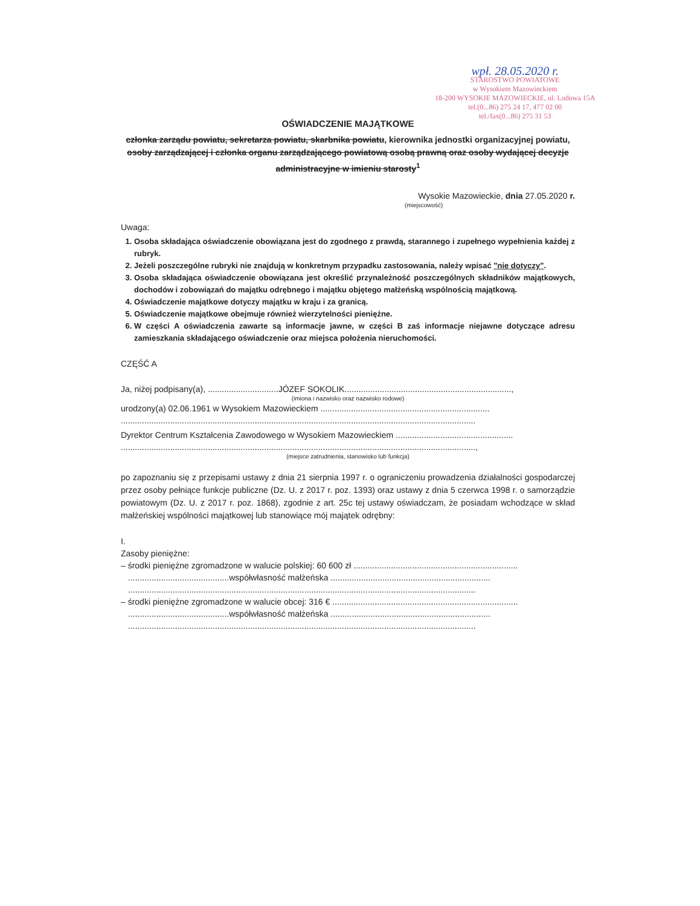wpł. 28.05.2020 r.
STAROSTWO POWIATOWE
w Wysokiem Mazowieckiem
18-200 WYSOKIE MAZOWIECKIE, ul. Ludowa 15A
tel.(0...86) 275 24 17, 477 02 00
tel./fax(0...86) 275 31 53
OŚWIADCZENIE MAJĄTKOWE
członka zarządu powiatu, sekretarza powiatu, skarbnika powiatu, kierownika jednostki organizacyjnej powiatu, osoby zarządzającej i członka organu zarządzającego powiatową osobą prawną oraz osoby wydającej decyzje administracyjne w imieniu starosty<sup>1</sup>
Wysokie Mazowieckie, dnia 27.05.2020 r.
(miejscowość)
Uwaga:
1. Osoba składająca oświadczenie obowiązana jest do zgodnego z prawdą, starannego i zupełnego wypełnienia każdej z rubryk.
2. Jeżeli poszczególne rubryki nie znajdują w konkretnym przypadku zastosowania, należy wpisać "nie dotyczy".
3. Osoba składająca oświadczenie obowiązana jest określić przynależność poszczególnych składników majątkowych, dochodów i zobowiązań do majątku odrębnego i majątku objętego małżeńską wspólnością majątkową.
4. Oświadczenie majątkowe dotyczy majątku w kraju i za granicą.
5. Oświadczenie majątkowe obejmuje również wierzytelności pieniężne.
6. W części A oświadczenia zawarte są informacje jawne, w części B zaś informacje niejawne dotyczące adresu zamieszkania składającego oświadczenie oraz miejsca położenia nieruchomości.
CZĘŚĆ A
Ja, niżej podpisany(a), ..............................JÓZEF SOKOLIK.......................................................................,
(imiona i nazwisko oraz nazwisko rodowe)
urodzony(a) 02.06.1961 w Wysokiem Mazowieckiem ........................................................................
.......................................................................................................................................................
Dyrektor Centrum Kształcenia Zawodowego w Wysokiem Mazowieckiem ..................................................
.......................................................................................................................................................,
(miejsce zatrudnienia, stanowisko lub funkcja)
po zapoznaniu się z przepisami ustawy z dnia 21 sierpnia 1997 r. o ograniczeniu prowadzenia działalności gospodarczej przez osoby pełniące funkcje publiczne (Dz. U. z 2017 r. poz. 1393) oraz ustawy z dnia 5 czerwca 1998 r. o samorządzie powiatowym (Dz. U. z 2017 r. poz. 1868), zgodnie z art. 25c tej ustawy oświadczam, że posiadam wchodzące w skład małżeńskiej wspólności majątkowej lub stanowiące mój majątek odrębny:
I.
Zasoby pieniężne:
– środki pieniężne zgromadzone w walucie polskiej: 60 600 zł ......................................................................
...........................................współwłasność małżeńska ....................................................................
....................................................................................................................................................
– środki pieniężne zgromadzone w walucie obcej: 316 € ...............................................................................
...........................................współwłasność małżeńska ....................................................................
....................................................................................................................................................